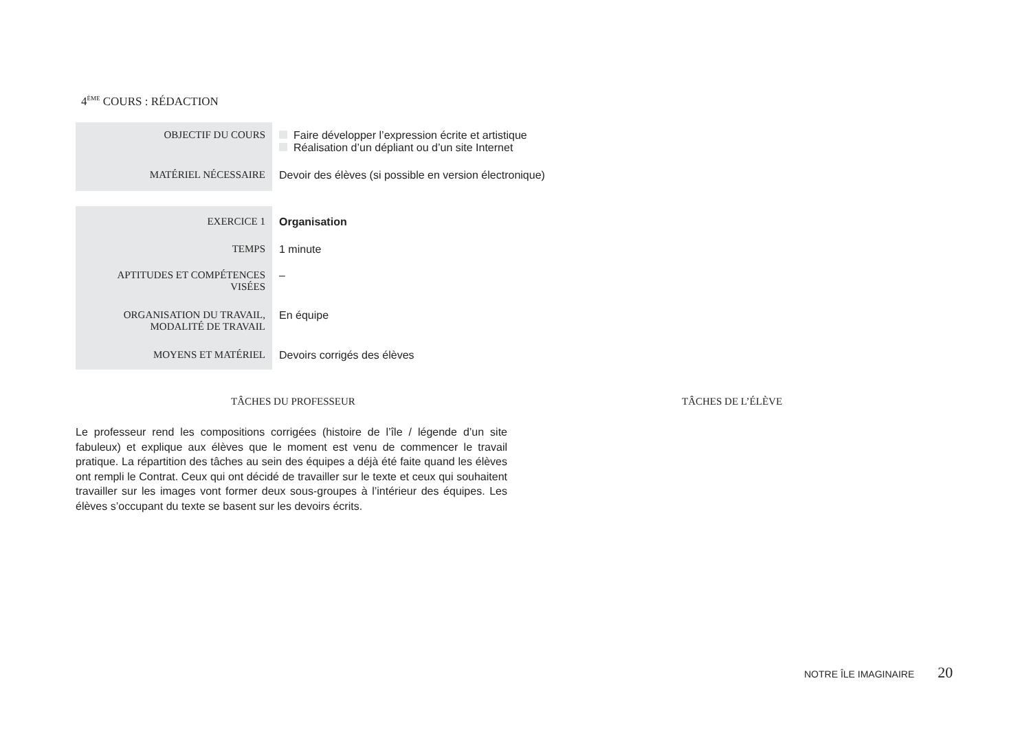4<sup>ÈME</sup> COURS : RÉDACTION
| OBJECTIF DU COURS | Faire développer l’expression écrite et artistique Réalisation d’un dépliant ou d’un site Internet |
| MATÉRIEL NÉCESSAIRE | Devoir des élèves (si possible en version électronique) |
| EXERCICE 1 | Organisation |
| TEMPS | 1 minute |
| APTITUDES ET COMPÉTENCES VISÉES | – |
| ORGANISATION DU TRAVAIL, MODALITÉ DE TRAVAIL | En équipe |
| MOYENS ET MATÉRIEL | Devoirs corrigés des élèves |
TÂCHES DU PROFESSEUR TÂCHES DE L’ÉLÈVE
Le professeur rend les compositions corrigées (histoire de l’île / légende d’un site fabuleux) et explique aux élèves que le moment est venu de commencer le travail pratique. La répartition des tâches au sein des équipes a déjà été faite quand les élèves ont rempli le Contrat. Ceux qui ont décidé de travailler sur le texte et ceux qui souhaitent travailler sur les images vont former deux sous-groupes à l’intérieur des équipes. Les élèves s’occupant du texte se basent sur les devoirs écrits.
NOTRE ÎLE IMAGINAIRE 20